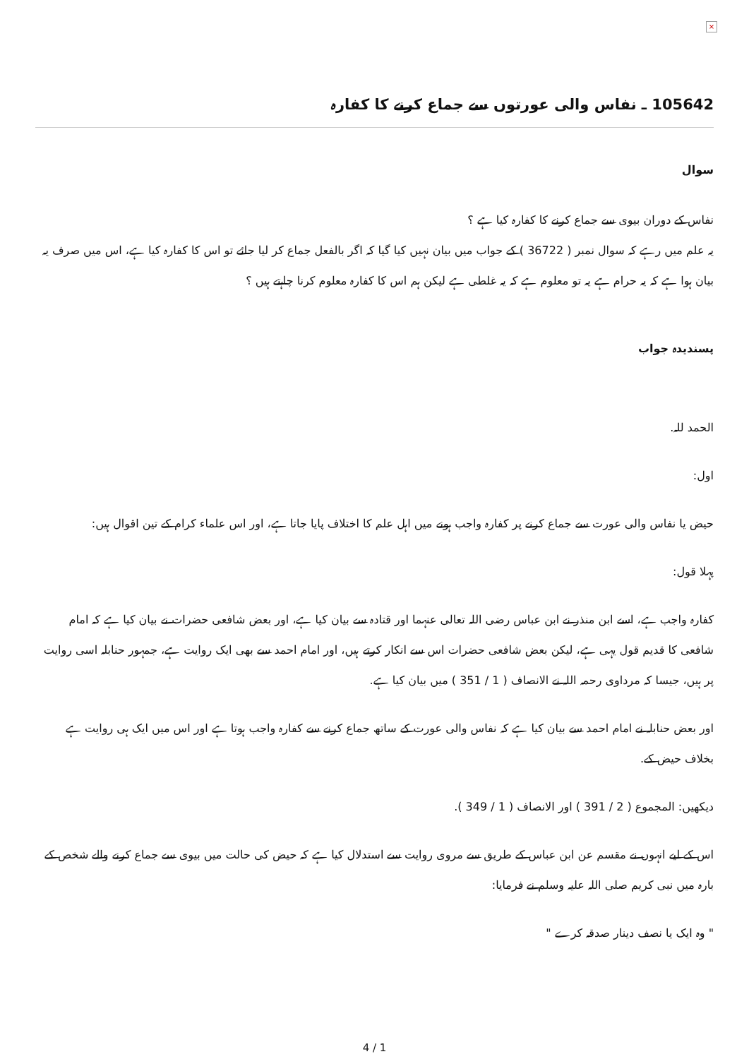×
105642 ـ نفاس والی عورتوں سے جماع کرنے کا کفارہ
سوال
نفاس کے دوران بیوی سے جماع کرنے کا کفارہ کیا ہے ؟
یہ علم میں رہے کہ سوال نمبر ( 36722 ) کے جواب میں بیان نہیں کیا گیا کہ اگر بالفعل جماع کر لیا جائے تو اس کا کفارہ کیا ہے، اس میں صرف یہ بیان ہوا ہے کہ یہ حرام ہے یہ تو معلوم ہے کہ یہ غلطی ہے لیکن ہم اس کا کفارہ معلوم کرنا چاہتے ہیں ؟
پسندیدہ جواب
الحمد للہ.
اول:
حیض یا نفاس والی عورت سے جماع کرنے پر کفارہ واجب ہونے میں اہل علم کا اختلاف پایا جاتا ہے، اور اس علماء کرام کے تین اقوال ہیں:
پہلا قول:
کفارہ واجب ہے، اسے ابن منذر نے ابن عباس رضی اللہ تعالی عنہما اور قتادہ سے بیان کیا ہے، اور بعض شافعی حضرات نے بیان کیا ہے کہ امام شافعی کا قدیم قول یہی ہے، لیکن بعض شافعی حضرات اس سے انکار کرتے ہیں، اور امام احمد سے بھی ایک روایت ہے، جمہور حنابلہ اسی روایت پر ہیں، جیسا کہ مرداوی رحمہ اللہ نے الانصاف ( 1 / 351 ) میں بیان کیا ہے.
اور بعض حنابلہ نے امام احمد سے بیان کیا ہے کہ نفاس والی عورت کے ساتھ جماع کرنے سے کفارہ واجب ہوتا ہے اور اس میں ایک ہی روایت ہے بخلاف حیض کے.
دیکھیں: المجموع ( 2 / 391 ) اور الانصاف ( 1 / 349 ).
اس کے لیے انہوں نے مقسم عن ابن عباس کے طریق سے مروی روایت سے استدلال کیا ہے کہ حیض کی حالت میں بیوی سے جماع کرنے والے شخص کے بارہ میں نبی کریم صلی اللہ علیہ وسلم نے فرمایا:
" وہ ایک یا نصف دینار صدقہ کرے "
4 / 1